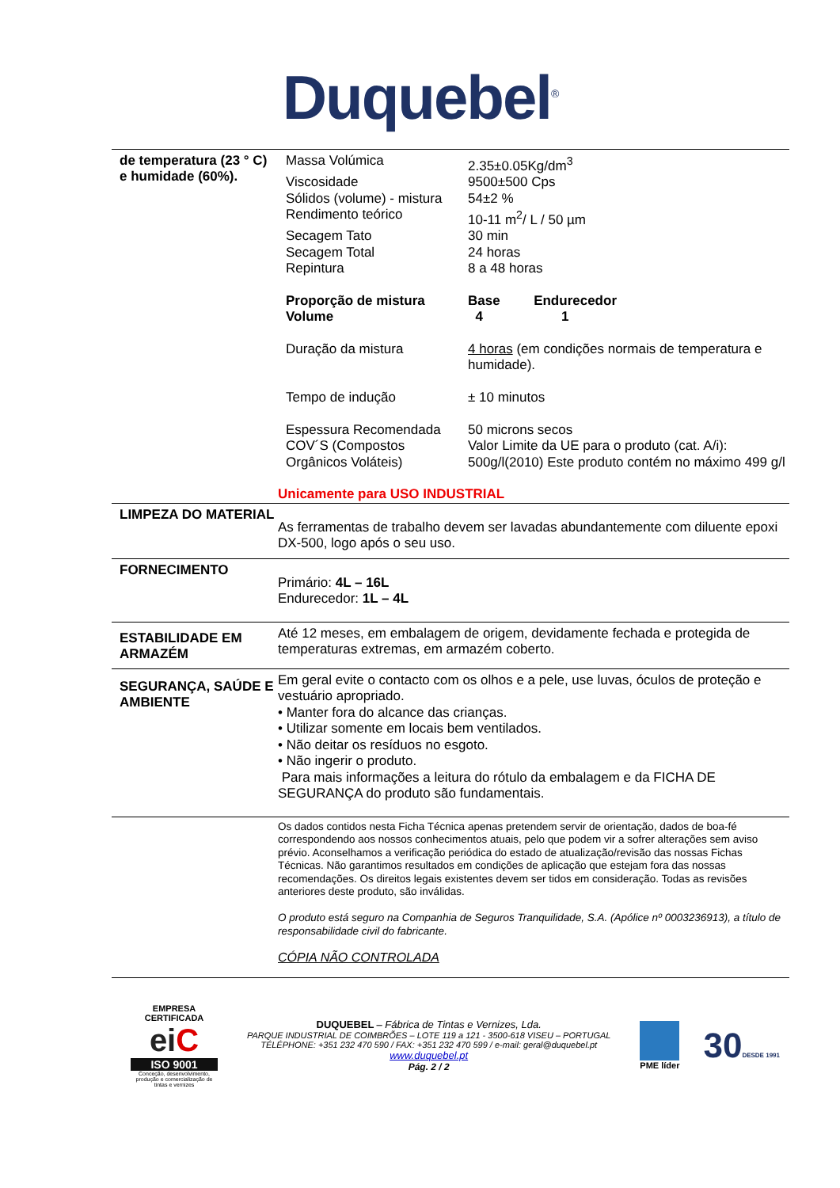Duquebel<sup>®</sup>
de temperatura (23 ° C) e humidade (60%).
| Massa Volúmica | 2.35±0.05Kg/dm<sup>3</sup> |
| Viscosidade | 9500±500 Cps |
| Sólidos (volume) - mistura | 54±2 % |
| Rendimento teórico | 10-11 m<sup>2</sup>/ L / 50 µm |
| Secagem Tato | 30 min |
| Secagem Total | 24 horas |
| Repintura | 8 a 48 horas |
| Proporção de mistura Volume | Base Endurecedor 4 1 |
| Duração da mistura Tempo de indução | 4 horas (em condições normais de temperatura e humidade). ± 10 minutos |
| Espessura Recomendada COV´S (Compostos Orgânicos Voláteis) | 50 microns secos Valor Limite da UE para o produto (cat. A/i): 500g/l(2010) Este produto contém no máximo 499 g/l |
Unicamente para USO INDUSTRIAL
LIMPEZA DO MATERIAL
As ferramentas de trabalho devem ser lavadas abundantemente com diluente epoxi DX-500, logo após o seu uso.
FORNECIMENTO
Primário: 4L – 16L
Endurecedor: 1L – 4L
ESTABILIDADE EM ARMAZÉM
Até 12 meses, em embalagem de origem, devidamente fechada e protegida de temperaturas extremas, em armazém coberto.
SEGURANÇA, SAÚDE E AMBIENTE
Em geral evite o contacto com os olhos e a pele, use luvas, óculos de proteção e vestuário apropriado.
• Manter fora do alcance das crianças.
• Utilizar somente em locais bem ventilados.
• Não deitar os resíduos no esgoto.
• Não ingerir o produto.
Para mais informações a leitura do rótulo da embalagem e da FICHA DE SEGURANÇA do produto são fundamentais.
Os dados contidos nesta Ficha Técnica apenas pretendem servir de orientação, dados de boa-fé correspondendo aos nossos conhecimentos atuais, pelo que podem vir a sofrer alterações sem aviso prévio. Aconselhamos a verificação periódica do estado de atualização/revisão das nossas Fichas Técnicas. Não garantimos resultados em condições de aplicação que estejam fora das nossas recomendações. Os direitos legais existentes devem ser tidos em consideração. Todas as revisões anteriores deste produto, são inválidas.
O produto está seguro na Companhia de Seguros Tranquilidade, S.A. (Apólice nº 0003236913), a título de responsabilidade civil do fabricante.
CÓPIA NÃO CONTROLADA
EMPRESA CERTIFICADA
eiC
ISO 9001
Conceção, desenvolvimento, produção e comercialização de tintas e vernizes
DUQUEBEL – Fábrica de Tintas e Vernizes, Lda.
PARQUE INDUSTRIAL DE COIMBRÕES – LOTE 119 a 121 - 3500-618 VISEU – PORTUGAL
TÉLÉPHONE: +351 232 470 590 / FAX: +351 232 470 599 / e-mail: geral@duquebel.pt
www.duquebel.pt
Pág. 2 / 2
PME líder
30DESDE 1991